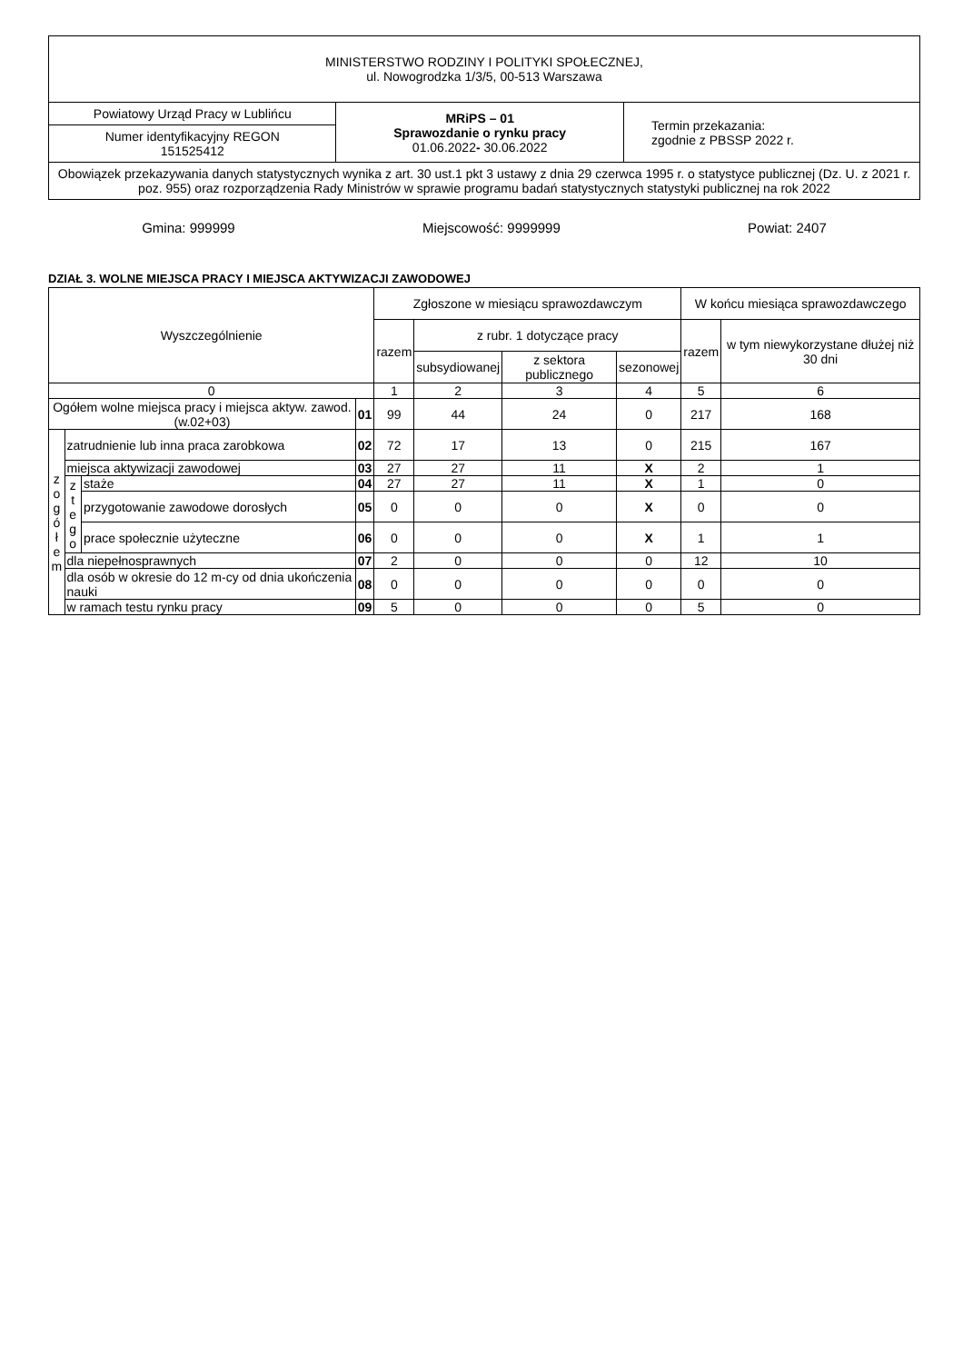| MINISTERSTWO RODZINY I POLITYKI SPOŁECZNEJ, ul. Nowogrodzka 1/3/5, 00-513 Warszawa | | |
| Powiatowy Urząd Pracy w Lublińcu | MRiPS – 01 Sprawozdanie o rynku pracy 01.06.2022 - 30.06.2022 | Termin przekazania: zgodnie z PBSSP 2022 r. |
| Numer identyfikacyjny REGON 151525412 | | |
| Obowiązek przekazywania danych statystycznych wynika z art. 30 ust.1 pkt 3 ustawy z dnia 29 czerwca 1995 r. o statystyce publicznej (Dz. U. z 2021 r. poz. 955) oraz rozporządzenia Rady Ministrów w sprawie programu badań statystycznych statystyki publicznej na rok 2022 | | |
Gmina: 999999 Miejscowość: 9999999 Powiat: 2407
DZIAŁ 3. WOLNE MIEJSCA PRACY I MIEJSCA AKTYWIZACJI ZAWODOWEJ
| Wyszczególnienie | | | | Zgłoszone w miesiącu sprawozdawczym | | | | W końcu miesiąca sprawozdawczego | |
| --- | --- | --- | --- | --- | --- | --- | --- | --- | --- |
| | | | | razem | z rubr. 1 dotyczące pracy | | | razem | w tym niewykorzystane dłużej niż 30 dni |
| | | | | | subsydiowanej | z sektora publicznego | sezonowej | | |
| 0 | | | | 1 | 2 | 3 | 4 | 5 | 6 |
| Ogółem wolne miejsca pracy i miejsca aktyw. zawod. (w.02+03) | | | 01 | 99 | 44 | 24 | 0 | 217 | 168 |
| z o g ó ł e m | zatrudnienie lub inna praca zarobkowa | | 02 | 72 | 17 | 13 | 0 | 215 | 167 |
| | miejsca aktywizacji zawodowej | | 03 | 27 | 27 | 11 | X | 2 | 1 |
| | z t e g o | staże | 04 | 27 | 27 | 11 | X | 1 | 0 |
| | | przygotowanie zawodowe dorosłych | 05 | 0 | 0 | 0 | X | 0 | 0 |
| | | prace społecznie użyteczne | 06 | 0 | 0 | 0 | X | 1 | 1 |
| | dla niepełnosprawnych | | 07 | 2 | 0 | 0 | 0 | 12 | 10 |
| | dla osób w okresie do 12 m-cy od dnia ukończenia nauki | | 08 | 0 | 0 | 0 | 0 | 0 | 0 |
| | w ramach testu rynku pracy | | 09 | 5 | 0 | 0 | 0 | 5 | 0 |